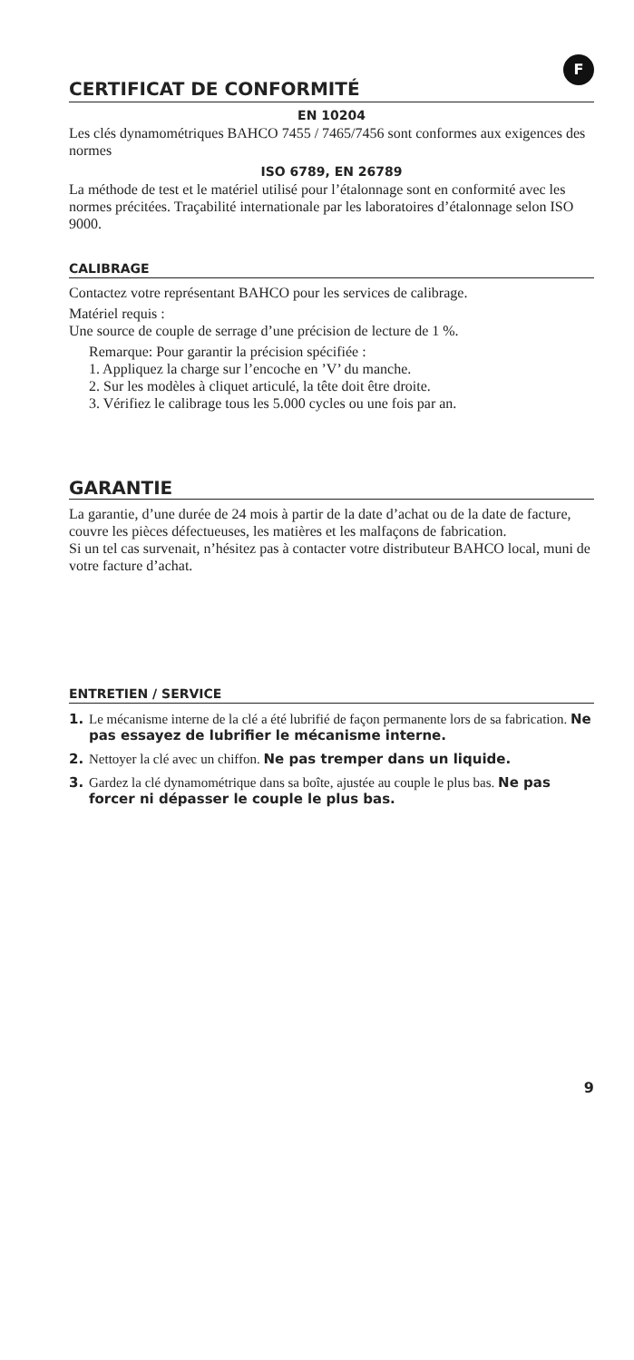F
CERTIFICAT DE CONFORMITÉ
EN 10204
Les clés dynamométriques BAHCO 7455 / 7465/7456 sont conformes aux exigences des normes
ISO 6789, EN 26789
La méthode de test et le matériel utilisé pour l’étalonnage sont en conformité avec les normes précitées. Traçabilité internationale par les laboratoires d’étalonnage selon ISO 9000.
CALIBRAGE
Contactez votre représentant BAHCO pour les services de calibrage.
Matériel requis :
Une source de couple de serrage d’une précision de lecture de 1 %.
Remarque: Pour garantir la précision spécifiée :
1. Appliquez la charge sur l’encoche en ’V’ du manche.
2. Sur les modèles à cliquet articulé, la tête doit être droite.
3. Vérifiez le calibrage tous les 5.000 cycles ou une fois par an.
GARANTIE
La garantie, d’une durée de 24 mois à partir de la date d’achat ou de la date de facture, couvre les pièces défectueuses, les matières et les malfaçons de fabrication.
Si un tel cas survenait, n’hésitez pas à contacter votre distributeur BAHCO local, muni de votre facture d’achat.
ENTRETIEN / SERVICE
1. Le mécanisme interne de la clé a été lubrifié de façon permanente lors de sa fabrication. Ne pas essayez de lubrifier le mécanisme interne.
2. Nettoyer la clé avec un chiffon. Ne pas tremper dans un liquide.
3. Gardez la clé dynamométrique dans sa boîte, ajustée au couple le plus bas. Ne pas forcer ni dépasser le couple le plus bas.
9